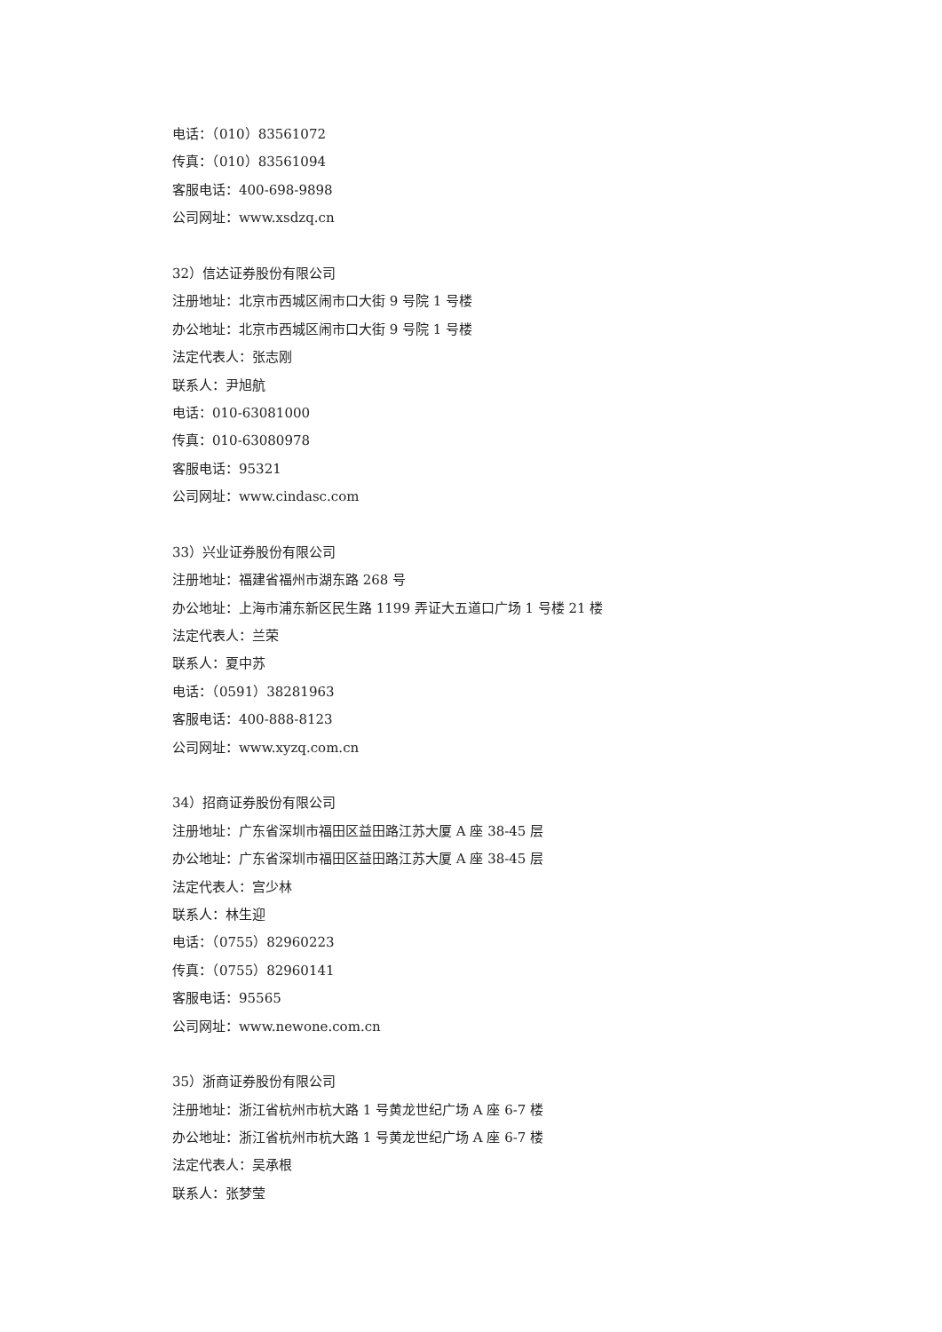电话：（010）83561072
传真：（010）83561094
客服电话：400-698-9898
公司网址：www.xsdzq.cn
32）信达证券股份有限公司
注册地址：北京市西城区闹市口大街 9 号院 1 号楼
办公地址：北京市西城区闹市口大街 9 号院 1 号楼
法定代表人：张志刚
联系人：尹旭航
电话：010-63081000
传真：010-63080978
客服电话：95321
公司网址：www.cindasc.com
33）兴业证券股份有限公司
注册地址：福建省福州市湖东路 268 号
办公地址：上海市浦东新区民生路 1199 弄证大五道口广场 1 号楼 21 楼
法定代表人：兰荣
联系人：夏中苏
电话：（0591）38281963
客服电话：400-888-8123
公司网址：www.xyzq.com.cn
34）招商证券股份有限公司
注册地址：广东省深圳市福田区益田路江苏大厦 A 座 38-45 层
办公地址：广东省深圳市福田区益田路江苏大厦 A 座 38-45 层
法定代表人：宫少林
联系人：林生迎
电话：（0755）82960223
传真：（0755）82960141
客服电话：95565
公司网址：www.newone.com.cn
35）浙商证券股份有限公司
注册地址：浙江省杭州市杭大路 1 号黄龙世纪广场 A 座 6-7 楼
办公地址：浙江省杭州市杭大路 1 号黄龙世纪广场 A 座 6-7 楼
法定代表人：吴承根
联系人：张梦莹